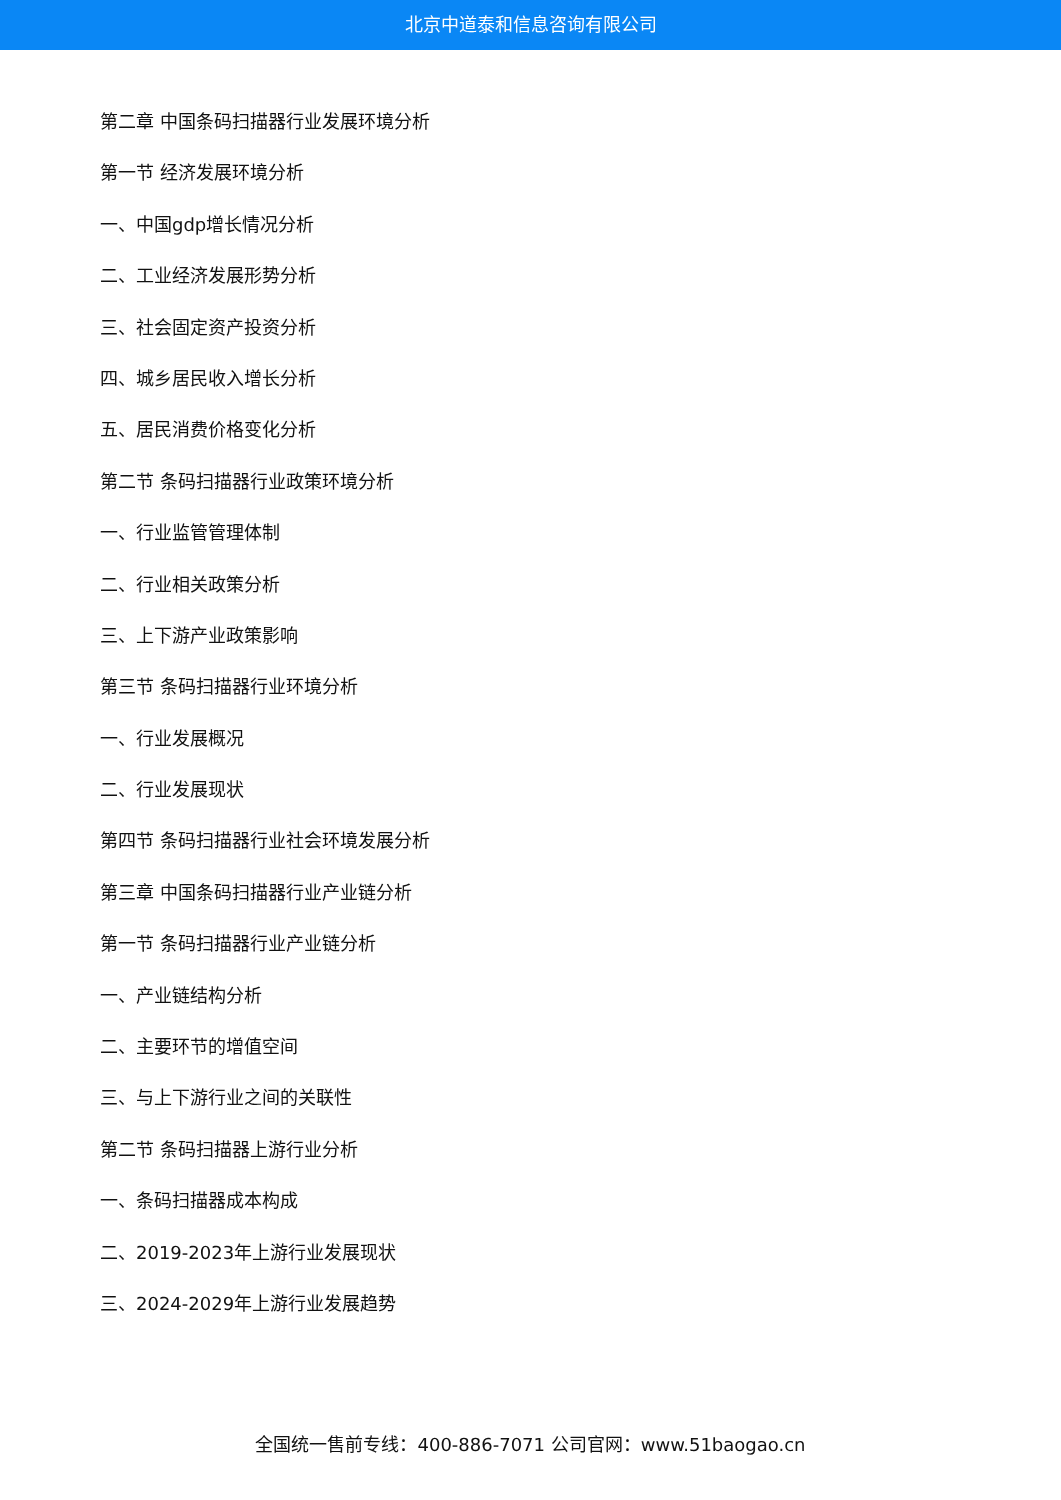北京中道泰和信息咨询有限公司
第二章 中国条码扫描器行业发展环境分析
第一节 经济发展环境分析
一、中国gdp增长情况分析
二、工业经济发展形势分析
三、社会固定资产投资分析
四、城乡居民收入增长分析
五、居民消费价格变化分析
第二节 条码扫描器行业政策环境分析
一、行业监管管理体制
二、行业相关政策分析
三、上下游产业政策影响
第三节 条码扫描器行业环境分析
一、行业发展概况
二、行业发展现状
第四节 条码扫描器行业社会环境发展分析
第三章 中国条码扫描器行业产业链分析
第一节 条码扫描器行业产业链分析
一、产业链结构分析
二、主要环节的增值空间
三、与上下游行业之间的关联性
第二节 条码扫描器上游行业分析
一、条码扫描器成本构成
二、2019-2023年上游行业发展现状
三、2024-2029年上游行业发展趋势
全国统一售前专线：400-886-7071 公司官网：www.51baogao.cn